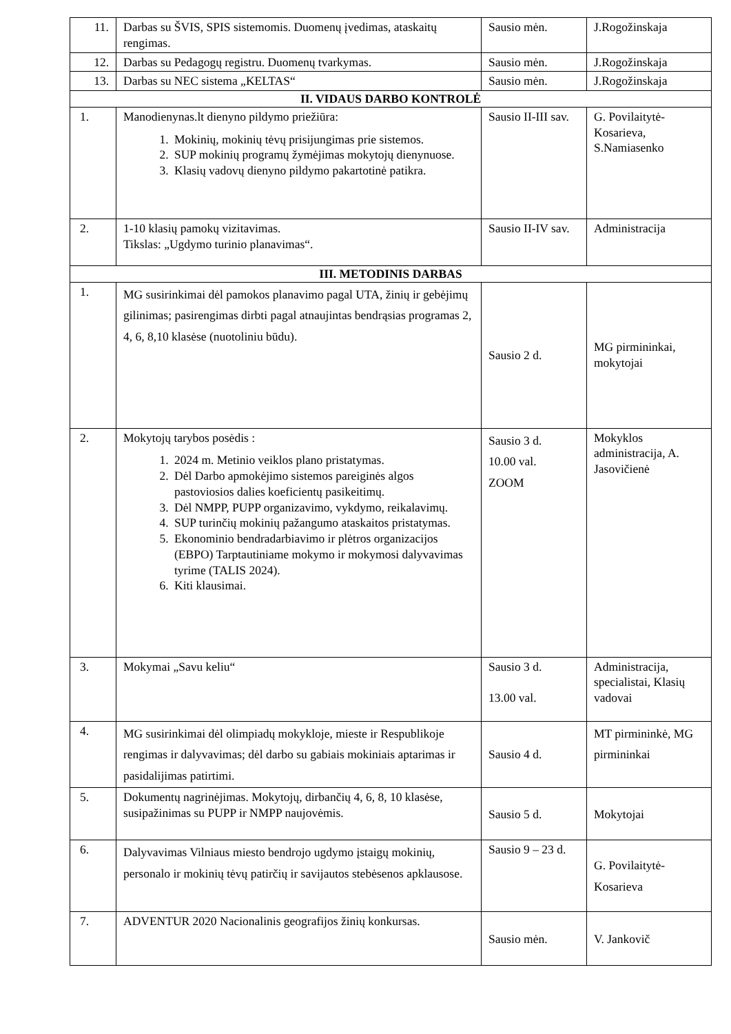| 11. | Darbas su ŠVIS, SPIS sistemomis. Duomenų įvedimas, ataskaitų rengimas. | Sausio mėn. | J.Rogožinskaja |
| 12. | Darbas su Pedagogų registru. Duomenų tvarkymas. | Sausio mėn. | J.Rogožinskaja |
| 13. | Darbas su NEC sistema „KELTAS“ | Sausio mėn. | J.Rogožinskaja |
| II. VIDAUS DARBO KONTROLĖ | | | |
| 1. | Manodienynas.lt dienyno pildymo priežiūra: 1. Mokinių, mokinių tėvų prisijungimas prie sistemos. 2. SUP mokinių programų žymėjimas mokytojų dienynuose. 3. Klasių vadovų dienyno pildymo pakartotinė patikra. | Sausio II-III sav. | G. Povilaitytė-Kosarieva, S.Namiasenko |
| 2. | 1-10 klasių pamokų vizitavimas. Tikslas: „Ugdymo turinio planavimas“. | Sausio II-IV sav. | Administracija |
| III. METODINIS DARBAS | | | |
| 1. | MG susirinkimai dėl pamokos planavimo pagal UTA, žinių ir gebėjimų gilinimas; pasirengimas dirbti pagal atnaujintas bendrąsias programas 2, 4, 6, 8,10 klasėse (nuotoliniu būdu). | Sausio 2 d. | MG pirmininkai, mokytojai |
| 2. | Mokytojų tarybos posėdis : 1. 2024 m. Metinio veiklos plano pristatymas. 2. Dėl Darbo apmokėjimo sistemos pareiginės algos pastoviosios dalies koeficientų pasikeitimų. 3. Dėl NMPP, PUPP organizavimo, vykdymo, reikalavimų. 4. SUP turinčių mokinių pažangumo ataskaitos pristatymas. 5. Ekonominio bendradarbiavimo ir plėtros organizacijos (EBPO) Tarptautiniame mokymo ir mokymosi dalyvavimas tyrime (TALIS 2024). 6. Kiti klausimai. | Sausio 3 d. 10.00 val. ZOOM | Mokyklos administracija, A. Jasovičienė |
| 3. | Mokymai „Savu keliu“ | Sausio 3 d. 13.00 val. | Administracija, specialistai, Klasių vadovai |
| 4. | MG susirinkimai dėl olimpiadų mokykloje, mieste ir Respublikoje rengimas ir dalyvavimas; dėl darbo su gabiais mokiniais aptarimas ir pasidalijimas patirtimi. | Sausio 4 d. | MT pirmininkė, MG pirmininkai |
| 5. | Dokumentų nagrinėjimas. Mokytojų, dirbančių 4, 6, 8, 10 klasėse, susipažinimas su PUPP ir NMPP naujovėmis. | Sausio 5 d. | Mokytojai |
| 6. | Dalyvavimas Vilniaus miesto bendrojo ugdymo įstaigų mokinių, personalo ir mokinių tėvų patirčių ir savijautos stebėsenos apklausose. | Sausio 9 – 23 d. | G. Povilaitytė-Kosarieva |
| 7. | ADVENTUR 2020 Nacionalinis geografijos žinių konkursas. | Sausio mėn. | V. Jankovič |